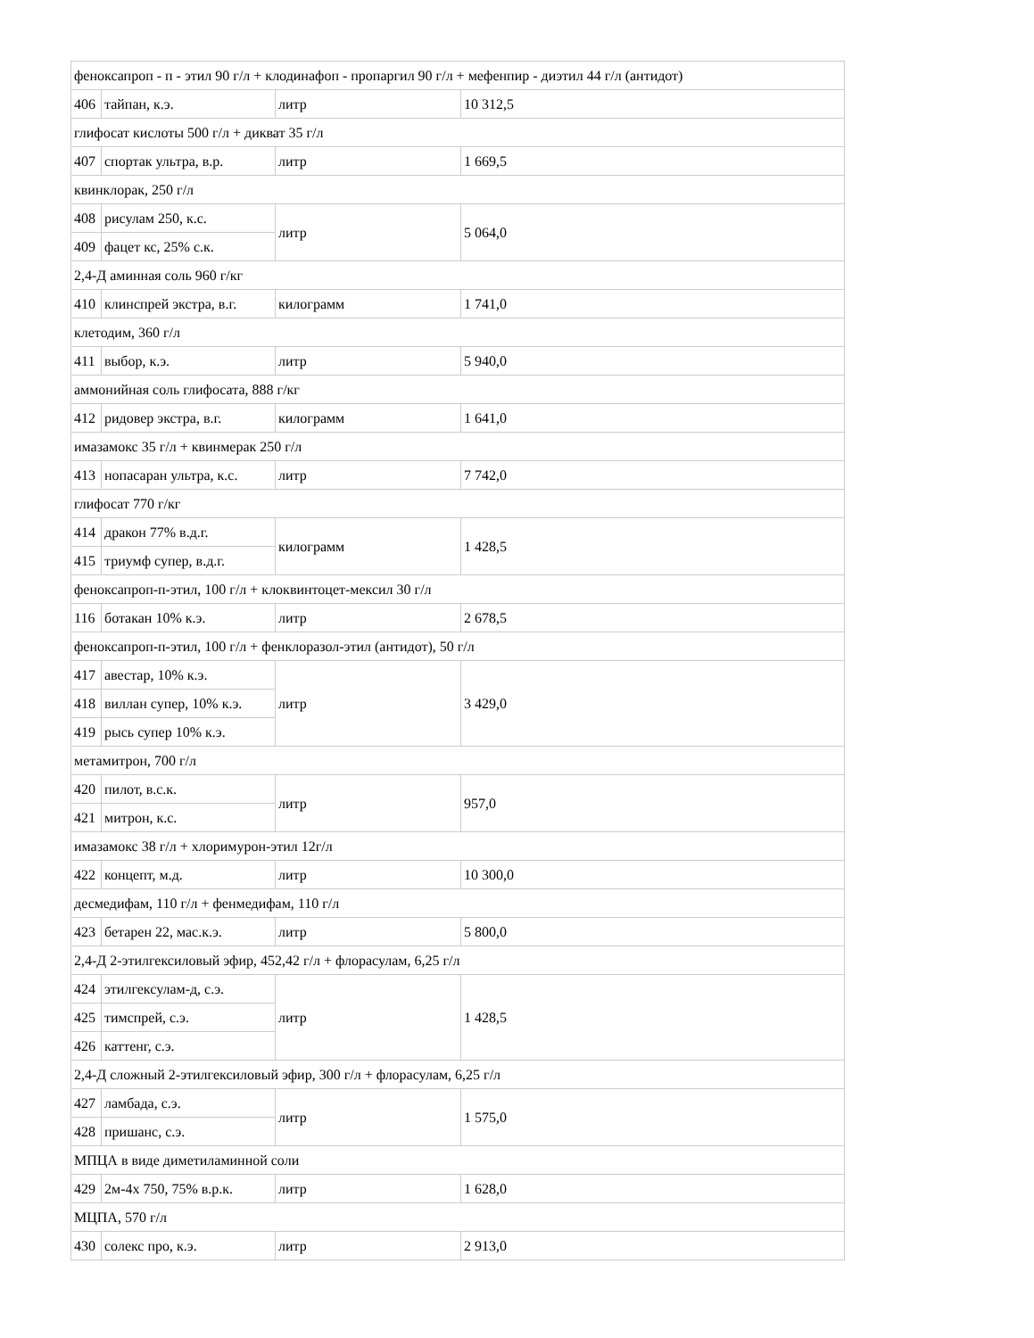| феноксапроп - п - этил 90 г/л + клодинафоп - пропаргил 90 г/л + мефенпир - диэтил 44 г/л (антидот) | | | |
| 406 | тайпан, к.э. | литр | 10 312,5 |
| глифосат кислоты 500 г/л + дикват 35 г/л | | | |
| 407 | спортак ультра, в.р. | литр | 1 669,5 |
| квинклорак, 250 г/л | | | |
| 408 | рисулам 250, к.с. | литр | 5 064,0 |
| 409 | фацет кс, 25% с.к. | | |
| 2,4-Д аминная соль 960 г/кг | | | |
| 410 | клинспрей экстра, в.г. | килограмм | 1 741,0 |
| клетодим, 360 г/л | | | |
| 411 | выбор, к.э. | литр | 5 940,0 |
| аммонийная соль глифосата, 888 г/кг | | | |
| 412 | ридовер экстра, в.г. | килограмм | 1 641,0 |
| имазамокс 35 г/л + квинмерак 250 г/л | | | |
| 413 | нопасаран ультра, к.с. | литр | 7 742,0 |
| глифосат 770 г/кг | | | |
| 414 | дракон 77% в.д.г. | килограмм | 1 428,5 |
| 415 | триумф супер, в.д.г. | | |
| феноксапроп-п-этил, 100 г/л + клоквинтоцет-мексил 30 г/л | | | |
| 116 | ботакан 10% к.э. | литр | 2 678,5 |
| феноксапроп-п-этил, 100 г/л + фенклоразол-этил (антидот), 50 г/л | | | |
| 417 | авестар, 10% к.э. | литр | 3 429,0 |
| 418 | виллан супер, 10% к.э. | | |
| 419 | рысь супер 10% к.э. | | |
| метамитрон, 700 г/л | | | |
| 420 | пилот, в.с.к. | литр | 957,0 |
| 421 | митрон, к.с. | | |
| имазамокс 38 г/л + хлоримурон-этил 12г/л | | | |
| 422 | концепт, м.д. | литр | 10 300,0 |
| десмедифам, 110 г/л + фенмедифам, 110 г/л | | | |
| 423 | бетарен 22, мас.к.э. | литр | 5 800,0 |
| 2,4-Д 2-этилгексиловый эфир, 452,42 г/л + флорасулам, 6,25 г/л | | | |
| 424 | этилгексулам-д, с.э. | литр | 1 428,5 |
| 425 | тимспрей, с.э. | | |
| 426 | каттенг, с.э. | | |
| 2,4-Д сложный 2-этилгексиловый эфир, 300 г/л + флорасулам, 6,25 г/л | | | |
| 427 | ламбада, с.э. | литр | 1 575,0 |
| 428 | пришанс, с.э. | | |
| МПЦА в виде диметиламинной соли | | | |
| 429 | 2м-4х 750, 75% в.р.к. | литр | 1 628,0 |
| МЦПА, 570 г/л | | | |
| 430 | солекс про, к.э. | литр | 2 913,0 |